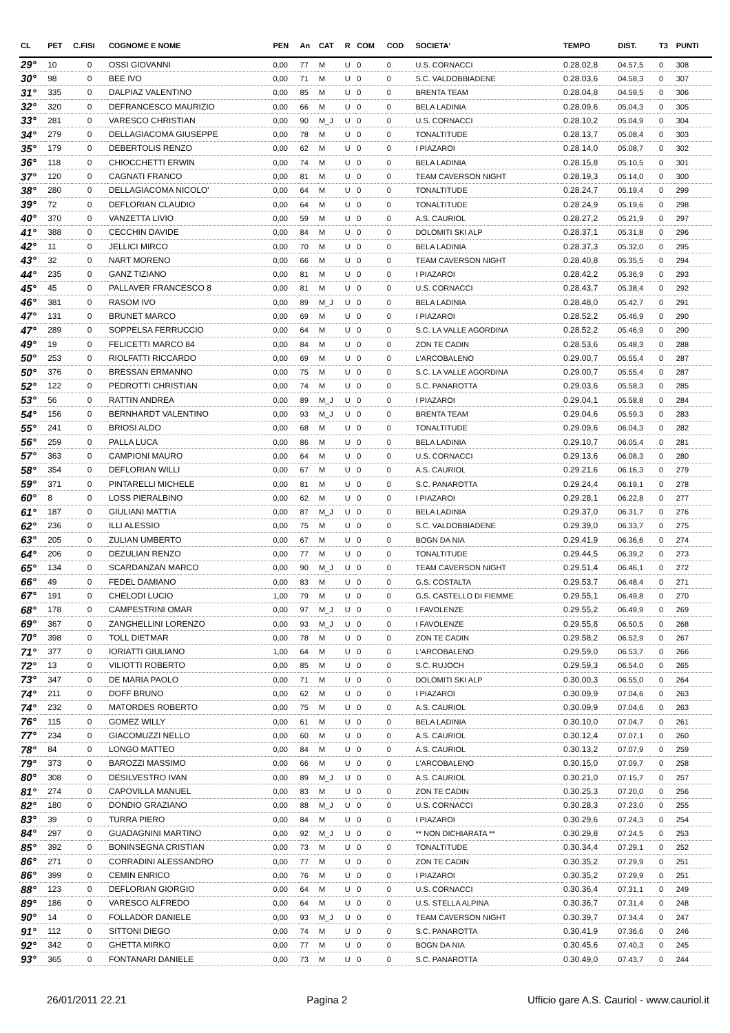| CL | PET | C.FISI | COGNOME E NOME | PEN | An | CAT | R | COM | COD | SOCIETA' | TEMPO | DIST. | T3 | PUNTI |
| --- | --- | --- | --- | --- | --- | --- | --- | --- | --- | --- | --- | --- | --- | --- |
| 29° | 10 | 0 | OSSI GIOVANNI | 0,00 | 77 | M | U | 0 | 0 | U.S. CORNACCI | 0.28.02,8 | 04.57,5 | 0 | 308 |
| 30° | 98 | 0 | BEE IVO | 0,00 | 71 | M | U | 0 | 0 | S.C. VALDOBBIADENE | 0.28.03,6 | 04.58,3 | 0 | 307 |
| 31° | 335 | 0 | DALPIAZ VALENTINO | 0,00 | 85 | M | U | 0 | 0 | BRENTA TEAM | 0.28.04,8 | 04.59,5 | 0 | 306 |
| 32° | 320 | 0 | DEFRANCESCO MAURIZIO | 0,00 | 66 | M | U | 0 | 0 | BELA LADINIA | 0.28.09,6 | 05.04,3 | 0 | 305 |
| 33° | 281 | 0 | VARESCO CHRISTIAN | 0,00 | 90 | M_J | U | 0 | 0 | U.S. CORNACCI | 0.28.10,2 | 05.04,9 | 0 | 304 |
| 34° | 279 | 0 | DELLAGIACOMA GIUSEPPE | 0,00 | 78 | M | U | 0 | 0 | TONALTITUDE | 0.28.13,7 | 05.08,4 | 0 | 303 |
| 35° | 179 | 0 | DEBERTOLIS RENZO | 0,00 | 62 | M | U | 0 | 0 | I PIAZAROI | 0.28.14,0 | 05.08,7 | 0 | 302 |
| 36° | 118 | 0 | CHIOCCHETTI ERWIN | 0,00 | 74 | M | U | 0 | 0 | BELA LADINIA | 0.28.15,8 | 05.10,5 | 0 | 301 |
| 37° | 120 | 0 | CAGNATI FRANCO | 0,00 | 81 | M | U | 0 | 0 | TEAM CAVERSON NIGHT | 0.28.19,3 | 05.14,0 | 0 | 300 |
| 38° | 280 | 0 | DELLAGIACOMA NICOLO' | 0,00 | 64 | M | U | 0 | 0 | TONALTITUDE | 0.28.24,7 | 05.19,4 | 0 | 299 |
| 39° | 72 | 0 | DEFLORIAN CLAUDIO | 0,00 | 64 | M | U | 0 | 0 | TONALTITUDE | 0.28.24,9 | 05.19,6 | 0 | 298 |
| 40° | 370 | 0 | VANZETTA LIVIO | 0,00 | 59 | M | U | 0 | 0 | A.S. CAURIOL | 0.28.27,2 | 05.21,9 | 0 | 297 |
| 41° | 388 | 0 | CECCHIN DAVIDE | 0,00 | 84 | M | U | 0 | 0 | DOLOMITI SKI ALP | 0.28.37,1 | 05.31,8 | 0 | 296 |
| 42° | 11 | 0 | JELLICI MIRCO | 0,00 | 70 | M | U | 0 | 0 | BELA LADINIA | 0.28.37,3 | 05.32,0 | 0 | 295 |
| 43° | 32 | 0 | NART MORENO | 0,00 | 66 | M | U | 0 | 0 | TEAM CAVERSON NIGHT | 0.28.40,8 | 05.35,5 | 0 | 294 |
| 44° | 235 | 0 | GANZ TIZIANO | 0,00 | 81 | M | U | 0 | 0 | I PIAZAROI | 0.28.42,2 | 05.36,9 | 0 | 293 |
| 45° | 45 | 0 | PALLAVER FRANCESCO 8 | 0,00 | 81 | M | U | 0 | 0 | U.S. CORNACCI | 0.28.43,7 | 05.38,4 | 0 | 292 |
| 46° | 381 | 0 | RASOM IVO | 0,00 | 89 | M_J | U | 0 | 0 | BELA LADINIA | 0.28.48,0 | 05.42,7 | 0 | 291 |
| 47° | 131 | 0 | BRUNET MARCO | 0,00 | 69 | M | U | 0 | 0 | I PIAZAROI | 0.28.52,2 | 05.46,9 | 0 | 290 |
| 47° | 289 | 0 | SOPPELSA FERRUCCIO | 0,00 | 64 | M | U | 0 | 0 | S.C. LA VALLE AGORDINA | 0.28.52,2 | 05.46,9 | 0 | 290 |
| 49° | 19 | 0 | FELICETTI MARCO 84 | 0,00 | 84 | M | U | 0 | 0 | ZON TE CADIN | 0.28.53,6 | 05.48,3 | 0 | 288 |
| 50° | 253 | 0 | RIOLFATTI RICCARDO | 0,00 | 69 | M | U | 0 | 0 | L'ARCOBALENO | 0.29.00,7 | 05.55,4 | 0 | 287 |
| 50° | 376 | 0 | BRESSAN ERMANNO | 0,00 | 75 | M | U | 0 | 0 | S.C. LA VALLE AGORDINA | 0.29.00,7 | 05.55,4 | 0 | 287 |
| 52° | 122 | 0 | PEDROTTI CHRISTIAN | 0,00 | 74 | M | U | 0 | 0 | S.C. PANAROTTA | 0.29.03,6 | 05.58,3 | 0 | 285 |
| 53° | 56 | 0 | RATTIN ANDREA | 0,00 | 89 | M_J | U | 0 | 0 | I PIAZAROI | 0.29.04,1 | 05.58,8 | 0 | 284 |
| 54° | 156 | 0 | BERNHARDT VALENTINO | 0,00 | 93 | M_J | U | 0 | 0 | BRENTA TEAM | 0.29.04,6 | 05.59,3 | 0 | 283 |
| 55° | 241 | 0 | BRIOSI ALDO | 0,00 | 68 | M | U | 0 | 0 | TONALTITUDE | 0.29.09,6 | 06.04,3 | 0 | 282 |
| 56° | 259 | 0 | PALLA LUCA | 0,00 | 86 | M | U | 0 | 0 | BELA LADINIA | 0.29.10,7 | 06.05,4 | 0 | 281 |
| 57° | 363 | 0 | CAMPIONI MAURO | 0,00 | 64 | M | U | 0 | 0 | U.S. CORNACCI | 0.29.13,6 | 06.08,3 | 0 | 280 |
| 58° | 354 | 0 | DEFLORIAN WILLI | 0,00 | 67 | M | U | 0 | 0 | A.S. CAURIOL | 0.29.21,6 | 06.16,3 | 0 | 279 |
| 59° | 371 | 0 | PINTARELLI MICHELE | 0,00 | 81 | M | U | 0 | 0 | S.C. PANAROTTA | 0.29.24,4 | 06.19,1 | 0 | 278 |
| 60° | 8 | 0 | LOSS PIERALBINO | 0,00 | 62 | M | U | 0 | 0 | I PIAZAROI | 0.29.28,1 | 06.22,8 | 0 | 277 |
| 61° | 187 | 0 | GIULIANI MATTIA | 0,00 | 87 | M_J | U | 0 | 0 | BELA LADINIA | 0.29.37,0 | 06.31,7 | 0 | 276 |
| 62° | 236 | 0 | ILLI ALESSIO | 0,00 | 75 | M | U | 0 | 0 | S.C. VALDOBBIADENE | 0.29.39,0 | 06.33,7 | 0 | 275 |
| 63° | 205 | 0 | ZULIAN UMBERTO | 0,00 | 67 | M | U | 0 | 0 | BOGN DA NIA | 0.29.41,9 | 06.36,6 | 0 | 274 |
| 64° | 206 | 0 | DEZULIAN RENZO | 0,00 | 77 | M | U | 0 | 0 | TONALTITUDE | 0.29.44,5 | 06.39,2 | 0 | 273 |
| 65° | 134 | 0 | SCARDANZAN MARCO | 0,00 | 90 | M_J | U | 0 | 0 | TEAM CAVERSON NIGHT | 0.29.51,4 | 06.46,1 | 0 | 272 |
| 66° | 49 | 0 | FEDEL DAMIANO | 0,00 | 83 | M | U | 0 | 0 | G.S. COSTALTA | 0.29.53,7 | 06.48,4 | 0 | 271 |
| 67° | 191 | 0 | CHELODI LUCIO | 1,00 | 79 | M | U | 0 | 0 | G.S. CASTELLO DI FIEMME | 0.29.55,1 | 06.49,8 | 0 | 270 |
| 68° | 178 | 0 | CAMPESTRINI OMAR | 0,00 | 97 | M_J | U | 0 | 0 | I FAVOLENZE | 0.29.55,2 | 06.49,9 | 0 | 269 |
| 69° | 367 | 0 | ZANGHELLINI LORENZO | 0,00 | 93 | M_J | U | 0 | 0 | I FAVOLENZE | 0.29.55,8 | 06.50,5 | 0 | 268 |
| 70° | 398 | 0 | TOLL DIETMAR | 0,00 | 78 | M | U | 0 | 0 | ZON TE CADIN | 0.29.58,2 | 06.52,9 | 0 | 267 |
| 71° | 377 | 0 | IORIATTI GIULIANO | 1,00 | 64 | M | U | 0 | 0 | L'ARCOBALENO | 0.29.59,0 | 06.53,7 | 0 | 266 |
| 72° | 13 | 0 | VILIOTTI ROBERTO | 0,00 | 85 | M | U | 0 | 0 | S.C. RUJOCH | 0.29.59,3 | 06.54,0 | 0 | 265 |
| 73° | 347 | 0 | DE MARIA PAOLO | 0,00 | 71 | M | U | 0 | 0 | DOLOMITI SKI ALP | 0.30.00,3 | 06.55,0 | 0 | 264 |
| 74° | 211 | 0 | DOFF BRUNO | 0,00 | 62 | M | U | 0 | 0 | I PIAZAROI | 0.30.09,9 | 07.04,6 | 0 | 263 |
| 74° | 232 | 0 | MATORDES ROBERTO | 0,00 | 75 | M | U | 0 | 0 | A.S. CAURIOL | 0.30.09,9 | 07.04,6 | 0 | 263 |
| 76° | 115 | 0 | GOMEZ WILLY | 0,00 | 61 | M | U | 0 | 0 | BELA LADINIA | 0.30.10,0 | 07.04,7 | 0 | 261 |
| 77° | 234 | 0 | GIACOMUZZI NELLO | 0,00 | 60 | M | U | 0 | 0 | A.S. CAURIOL | 0.30.12,4 | 07.07,1 | 0 | 260 |
| 78° | 84 | 0 | LONGO MATTEO | 0,00 | 84 | M | U | 0 | 0 | A.S. CAURIOL | 0.30.13,2 | 07.07,9 | 0 | 259 |
| 79° | 373 | 0 | BAROZZI MASSIMO | 0,00 | 66 | M | U | 0 | 0 | L'ARCOBALENO | 0.30.15,0 | 07.09,7 | 0 | 258 |
| 80° | 308 | 0 | DESILVESTRO IVAN | 0,00 | 89 | M_J | U | 0 | 0 | A.S. CAURIOL | 0.30.21,0 | 07.15,7 | 0 | 257 |
| 81° | 274 | 0 | CAPOVILLA MANUEL | 0,00 | 83 | M | U | 0 | 0 | ZON TE CADIN | 0.30.25,3 | 07.20,0 | 0 | 256 |
| 82° | 180 | 0 | DONDIO GRAZIANO | 0,00 | 88 | M_J | U | 0 | 0 | U.S. CORNACCI | 0.30.28,3 | 07.23,0 | 0 | 255 |
| 83° | 39 | 0 | TURRA PIERO | 0,00 | 84 | M | U | 0 | 0 | I PIAZAROI | 0.30.29,6 | 07.24,3 | 0 | 254 |
| 84° | 297 | 0 | GUADAGNINI MARTINO | 0,00 | 92 | M_J | U | 0 | 0 | ** NON DICHIARATA ** | 0.30.29,8 | 07.24,5 | 0 | 253 |
| 85° | 392 | 0 | BONINSEGNA CRISTIAN | 0,00 | 73 | M | U | 0 | 0 | TONALTITUDE | 0.30.34,4 | 07.29,1 | 0 | 252 |
| 86° | 271 | 0 | CORRADINI ALESSANDRO | 0,00 | 77 | M | U | 0 | 0 | ZON TE CADIN | 0.30.35,2 | 07.29,9 | 0 | 251 |
| 86° | 399 | 0 | CEMIN ENRICO | 0,00 | 76 | M | U | 0 | 0 | I PIAZAROI | 0.30.35,2 | 07.29,9 | 0 | 251 |
| 88° | 123 | 0 | DEFLORIAN GIORGIO | 0,00 | 64 | M | U | 0 | 0 | U.S. CORNACCI | 0.30.36,4 | 07.31,1 | 0 | 249 |
| 89° | 186 | 0 | VARESCO ALFREDO | 0,00 | 64 | M | U | 0 | 0 | U.S. STELLA ALPINA | 0.30.36,7 | 07.31,4 | 0 | 248 |
| 90° | 14 | 0 | FOLLADOR DANIELE | 0,00 | 93 | M_J | U | 0 | 0 | TEAM CAVERSON NIGHT | 0.30.39,7 | 07.34,4 | 0 | 247 |
| 91° | 112 | 0 | SITTONI DIEGO | 0,00 | 74 | M | U | 0 | 0 | S.C. PANAROTTA | 0.30.41,9 | 07.36,6 | 0 | 246 |
| 92° | 342 | 0 | GHETTA MIRKO | 0,00 | 77 | M | U | 0 | 0 | BOGN DA NIA | 0.30.45,6 | 07.40,3 | 0 | 245 |
| 93° | 365 | 0 | FONTANARI DANIELE | 0,00 | 73 | M | U | 0 | 0 | S.C. PANAROTTA | 0.30.49,0 | 07.43,7 | 0 | 244 |
26/01/2011 22.21 Pagina 2 Ufficio gare A.S. Cauriol - www.cauriol.it